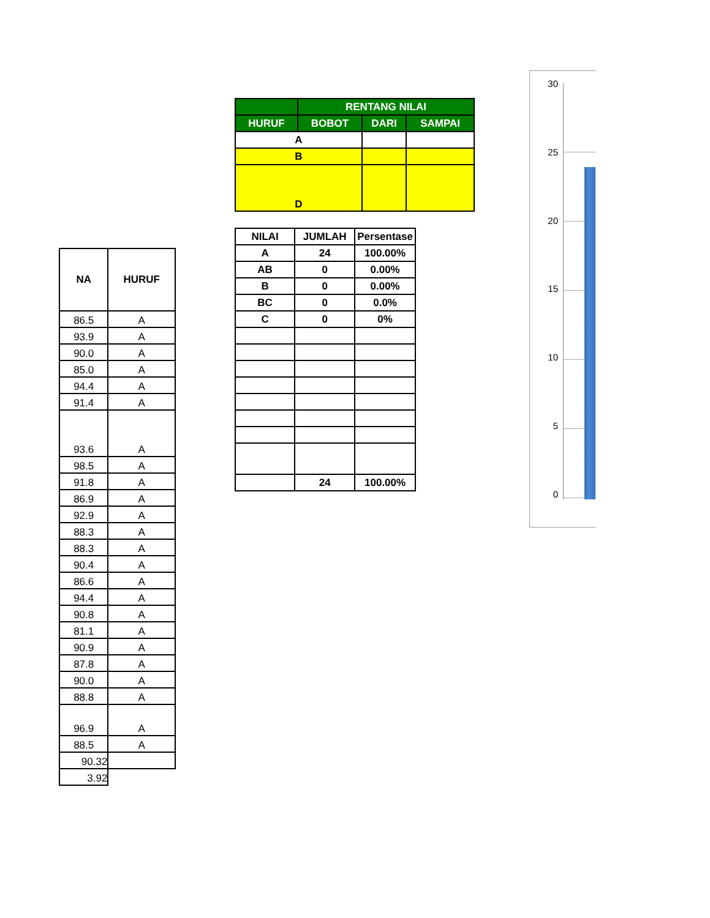| NA | HURUF |
| --- | --- |
| 86.5 | A |
| 93.9 | A |
| 90.0 | A |
| 85.0 | A |
| 94.4 | A |
| 91.4 | A |
| 93.6 | A |
| 98.5 | A |
| 91.8 | A |
| 86.9 | A |
| 92.9 | A |
| 88.3 | A |
| 88.3 | A |
| 90.4 | A |
| 86.6 | A |
| 94.4 | A |
| 90.8 | A |
| 81.1 | A |
| 90.9 | A |
| 87.8 | A |
| 90.0 | A |
| 88.8 | A |
| 96.9 | A |
| 88.5 | A |
| 90.32 | |
| 3.92 | |
| | RENTANG NILAI | | |
| --- | --- | --- | --- |
| HURUF | BOBOT | DARI | SAMPAI |
| A | | | |
| B | | | |
| D | | | |
| NILAI | JUMLAH | Persentase |
| --- | --- | --- |
| A | 24 | 100.00% |
| AB | 0 | 0.00% |
| B | 0 | 0.00% |
| BC | 0 | 0.0% |
| C | 0 | 0% |
| | 24 | 100.00% |
30
25
20
15
10
5
0